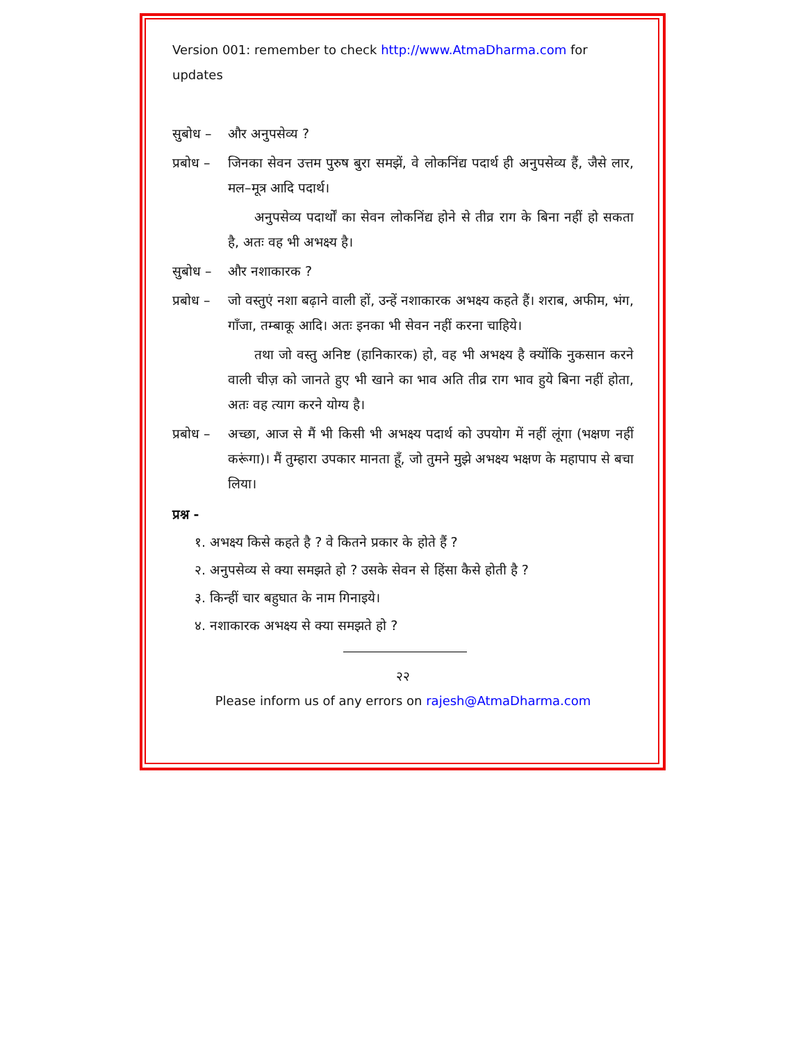Version 001: remember to check http://www.AtmaDharma.com for updates
सुबोध – और अनुपसेव्य ?
प्रबोध –
जिनका सेवन उत्तम पुरुष बुरा समझें, वे लोकनिंद्य पदार्थ ही अनुपसेव्य हैं, जैसे लार, मल–मूत्र आदि पदार्थ।
अनुपसेव्य पदार्थों का सेवन लोकनिंद्य होने से तीव्र राग के बिना नहीं हो सकता है, अतः वह भी अभक्ष्य है।
सुबोध – और नशाकारक ?
प्रबोध –
जो वस्तुएं नशा बढ़ाने वाली हों, उन्हें नशाकारक अभक्ष्य कहते हैं। शराब, अफीम, भंग, गाँजा, तम्बाकू आदि। अतः इनका भी सेवन नहीं करना चाहिये।
तथा जो वस्तु अनिष्ट (हानिकारक) हो, वह भी अभक्ष्य है क्योंकि नुकसान करने वाली चीज़ को जानते हुए भी खाने का भाव अति तीव्र राग भाव हुये बिना नहीं होता, अतः वह त्याग करने योग्य है।
प्रबोध –
अच्छा, आज से मैं भी किसी भी अभक्ष्य पदार्थ को उपयोग में नहीं लूंगा (भक्षण नहीं करूंगा)। मैं तुम्हारा उपकार मानता हूँ, जो तुमने मुझे अभक्ष्य भक्षण के महापाप से बचा लिया।
प्रश्न -
१. अभक्ष्य किसे कहते है ? वे कितने प्रकार के होते हैं ?
२. अनुपसेव्य से क्या समझते हो ? उसके सेवन से हिंसा कैसे होती है ?
३. किन्हीं चार बहुघात के नाम गिनाइये।
४. नशाकारक अभक्ष्य से क्या समझते हो ?
२२
Please inform us of any errors on rajesh@AtmaDharma.com